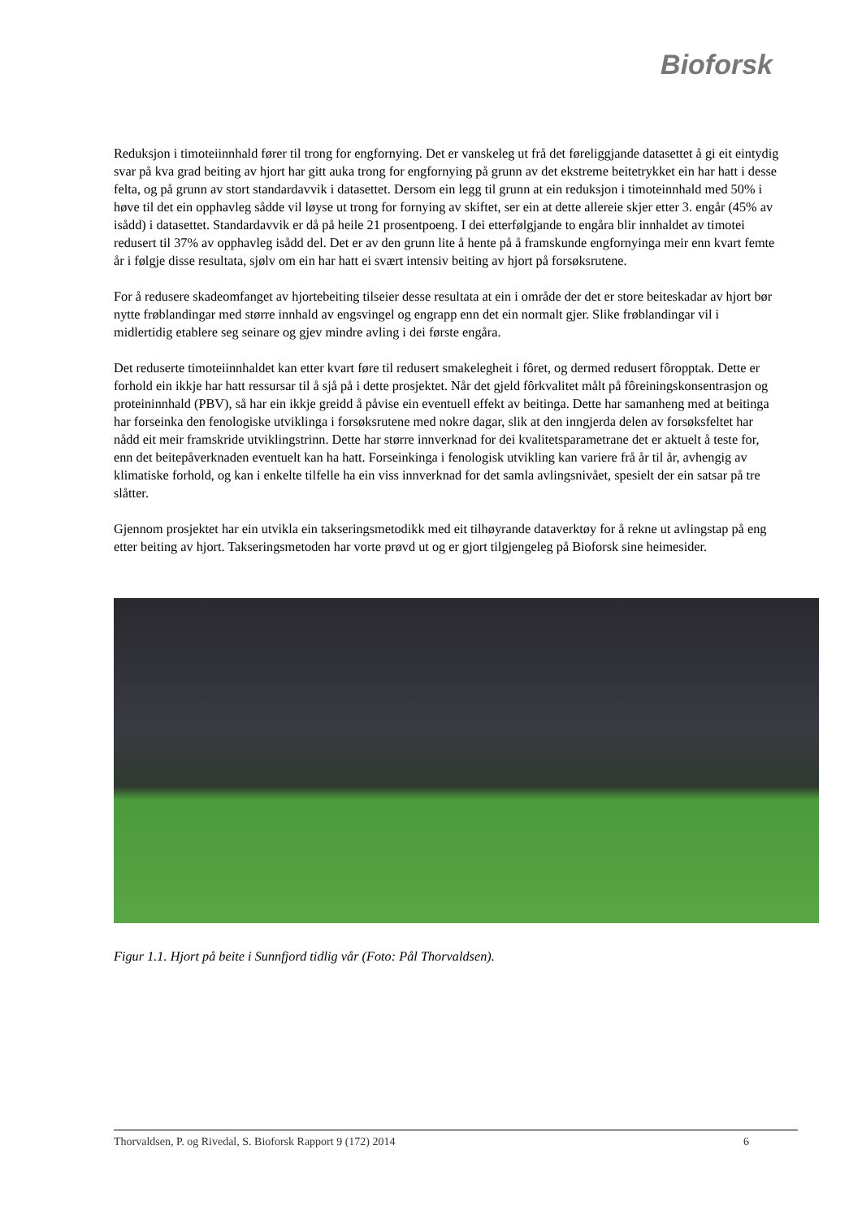Bioforsk
Reduksjon i timoteiinnhald fører til trong for engfornying. Det er vanskeleg ut frå det føreliggjande datasettet å gi eit eintydig svar på kva grad beiting av hjort har gitt auka trong for engfornying på grunn av det ekstreme beitetrykket ein har hatt i desse felta, og på grunn av stort standardavvik i datasettet. Dersom ein legg til grunn at ein reduksjon i timoteinnhald med 50% i høve til det ein opphavleg sådde vil løyse ut trong for fornying av skiftet, ser ein at dette allereie skjer etter 3. engår (45% av isådd) i datasettet. Standardavvik er då på heile 21 prosentpoeng. I dei etterfølgjande to engåra blir innhaldet av timotei redusert til 37% av opphavleg isådd del. Det er av den grunn lite å hente på å framskunde engfornyinga meir enn kvart femte år i følgje disse resultata, sjølv om ein har hatt ei svært intensiv beiting av hjort på forsøksrutene.
For å redusere skadeomfanget av hjortebeiting tilseier desse resultata at ein i område der det er store beiteskadar av hjort bør nytte frøblandingar med større innhald av engsvingel og engrapp enn det ein normalt gjer. Slike frøblandingar vil i midlertidig etablere seg seinare og gjev mindre avling i dei første engåra.
Det reduserte timoteiinnhaldet kan etter kvart føre til redusert smakelegheit i fôret, og dermed redusert fôropptak. Dette er forhold ein ikkje har hatt ressursar til å sjå på i dette prosjektet. Når det gjeld fôrkvalitet målt på fôreiningskonsentrasjon og proteininnhald (PBV), så har ein ikkje greidd å påvise ein eventuell effekt av beitinga. Dette har samanheng med at beitinga har forseinka den fenologiske utviklinga i forsøksrutene med nokre dagar, slik at den inngjerda delen av forsøksfeltet har nådd eit meir framskride utviklingstrinn. Dette har større innverknad for dei kvalitetsparametrane det er aktuelt å teste for, enn det beitepåverknaden eventuelt kan ha hatt. Forseinkinga i fenologisk utvikling kan variere frå år til år, avhengig av klimatiske forhold, og kan i enkelte tilfelle ha ein viss innverknad for det samla avlingsnivået, spesielt der ein satsar på tre slåtter.
Gjennom prosjektet har ein utvikla ein takseringsmetodikk med eit tilhøyrande dataverktøy for å rekne ut avlingstap på eng etter beiting av hjort. Takseringsmetoden har vorte prøvd ut og er gjort tilgjengeleg på Bioforsk sine heimesider.
Figur 1.1. Hjort på beite i Sunnfjord tidlig vår (Foto: Pål Thorvaldsen).
Thorvaldsen, P. og Rivedal, S. Bioforsk Rapport 9 (172) 2014 6